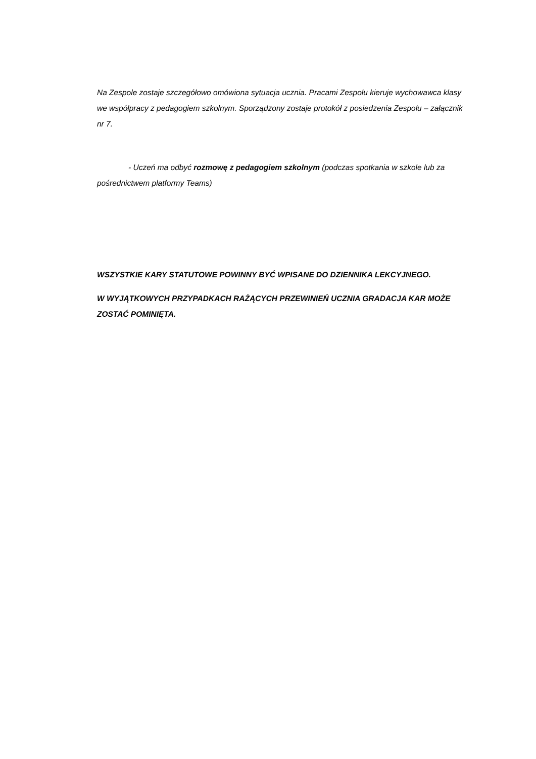Na Zespole zostaje szczegółowo omówiona sytuacja ucznia. Pracami Zespołu kieruje wychowawca klasy we współpracy z pedagogiem szkolnym. Sporządzony zostaje protokół z posiedzenia Zespołu – załącznik nr 7.
- Uczeń ma odbyć rozmowę z pedagogiem szkolnym (podczas spotkania w szkole lub za pośrednictwem platformy Teams)
WSZYSTKIE KARY STATUTOWE POWINNY BYĆ WPISANE DO DZIENNIKA LEKCYJNEGO.
W WYJĄTKOWYCH PRZYPADKACH RAŻĄCYCH PRZEWINIEŃ UCZNIA GRADACJA KAR MOŻE ZOSTAĆ POMINIĘTA.